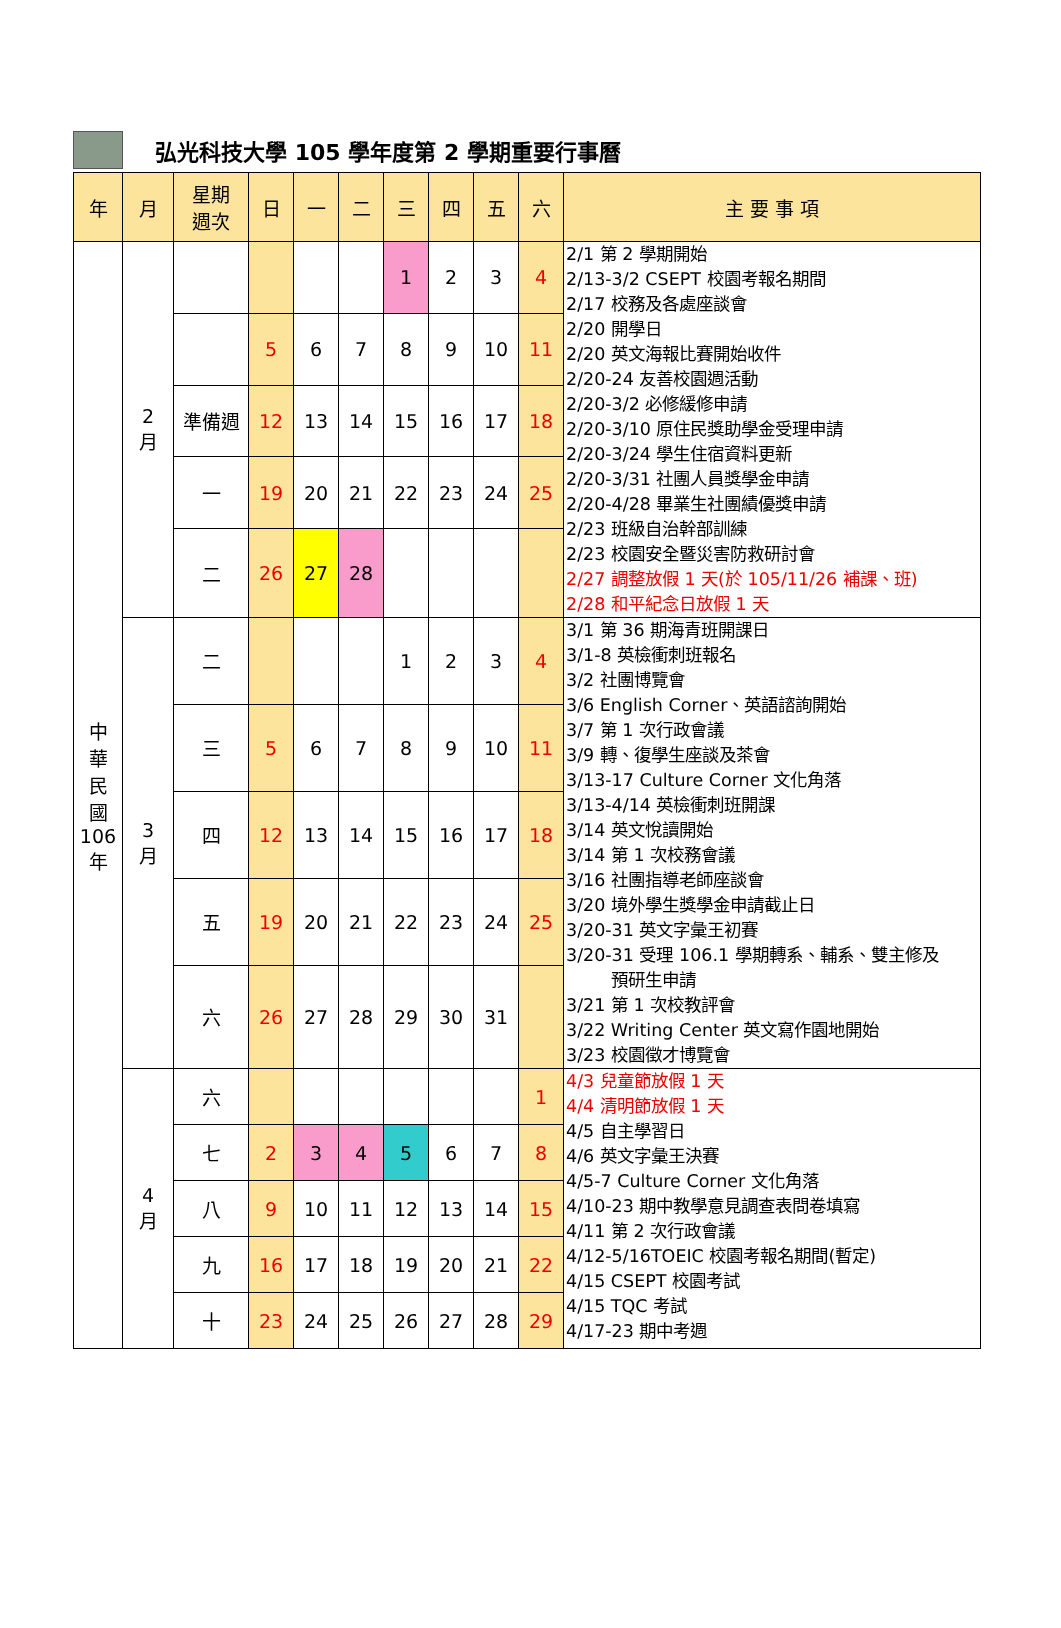弘光科技大學 105 學年度第 2 學期重要行事曆
| 年 | 月 | 星期 週次 | 日 | 一 | 二 | 三 | 四 | 五 | 六 | 主 要 事 項 |
| --- | --- | --- | --- | --- | --- | --- | --- | --- | --- | --- |
| 中 華 民 國 106 年 | 2 月 | | | | | 1 | 2 | 3 | 4 | 2/1 第 2 學期開始 2/13-3/2 CSEPT 校園考報名期間 2/17 校務及各處座談會 2/20 開學日 2/20 英文海報比賽開始收件 2/20-24 友善校園週活動 2/20-3/2 必修緩修申請 2/20-3/10 原住民獎助學金受理申請 2/20-3/24 學生住宿資料更新 2/20-3/31 社團人員獎學金申請 2/20-4/28 畢業生社團績優獎申請 2/23 班級自治幹部訓練 2/23 校園安全暨災害防救研討會 2/27 調整放假 1 天(於 105/11/26 補課、班) 2/28 和平紀念日放假 1 天 |
| | | | 5 | 6 | 7 | 8 | 9 | 10 | 11 | |
| | | 準備週 | 12 | 13 | 14 | 15 | 16 | 17 | 18 | |
| | | 一 | 19 | 20 | 21 | 22 | 23 | 24 | 25 | |
| | | 二 | 26 | 27 | 28 | | | | | |
| | 3 月 | 二 | | | | 1 | 2 | 3 | 4 | 3/1 第 36 期海青班開課日 3/1-8 英檢衝刺班報名 3/2 社團博覽會 3/6 English Corner、英語諮詢開始 3/7 第 1 次行政會議 3/9 轉、復學生座談及茶會 3/13-17 Culture Corner 文化角落 3/13-4/14 英檢衝刺班開課 3/14 英文悅讀開始 3/14 第 1 次校務會議 3/16 社團指導老師座談會 3/20 境外學生獎學金申請截止日 3/20-31 英文字彙王初賽 3/20-31 受理 106.1 學期轉系、輔系、雙主修及 預研生申請 3/21 第 1 次校教評會 3/22 Writing Center 英文寫作園地開始 3/23 校園徵才博覽會 |
| | | 三 | 5 | 6 | 7 | 8 | 9 | 10 | 11 | |
| | | 四 | 12 | 13 | 14 | 15 | 16 | 17 | 18 | |
| | | 五 | 19 | 20 | 21 | 22 | 23 | 24 | 25 | |
| | | 六 | 26 | 27 | 28 | 29 | 30 | 31 | | |
| | 4 月 | 六 | | | | | | | 1 | 4/3 兒童節放假 1 天 4/4 清明節放假 1 天 4/5 自主學習日 4/6 英文字彙王決賽 4/5-7 Culture Corner 文化角落 4/10-23 期中教學意見調查表問卷填寫 4/11 第 2 次行政會議 4/12-5/16TOEIC 校園考報名期間(暫定) 4/15 CSEPT 校園考試 4/15 TQC 考試 4/17-23 期中考週 |
| | | 七 | 2 | 3 | 4 | 5 | 6 | 7 | 8 | |
| | | 八 | 9 | 10 | 11 | 12 | 13 | 14 | 15 | |
| | | 九 | 16 | 17 | 18 | 19 | 20 | 21 | 22 | |
| | | 十 | 23 | 24 | 25 | 26 | 27 | 28 | 29 | |